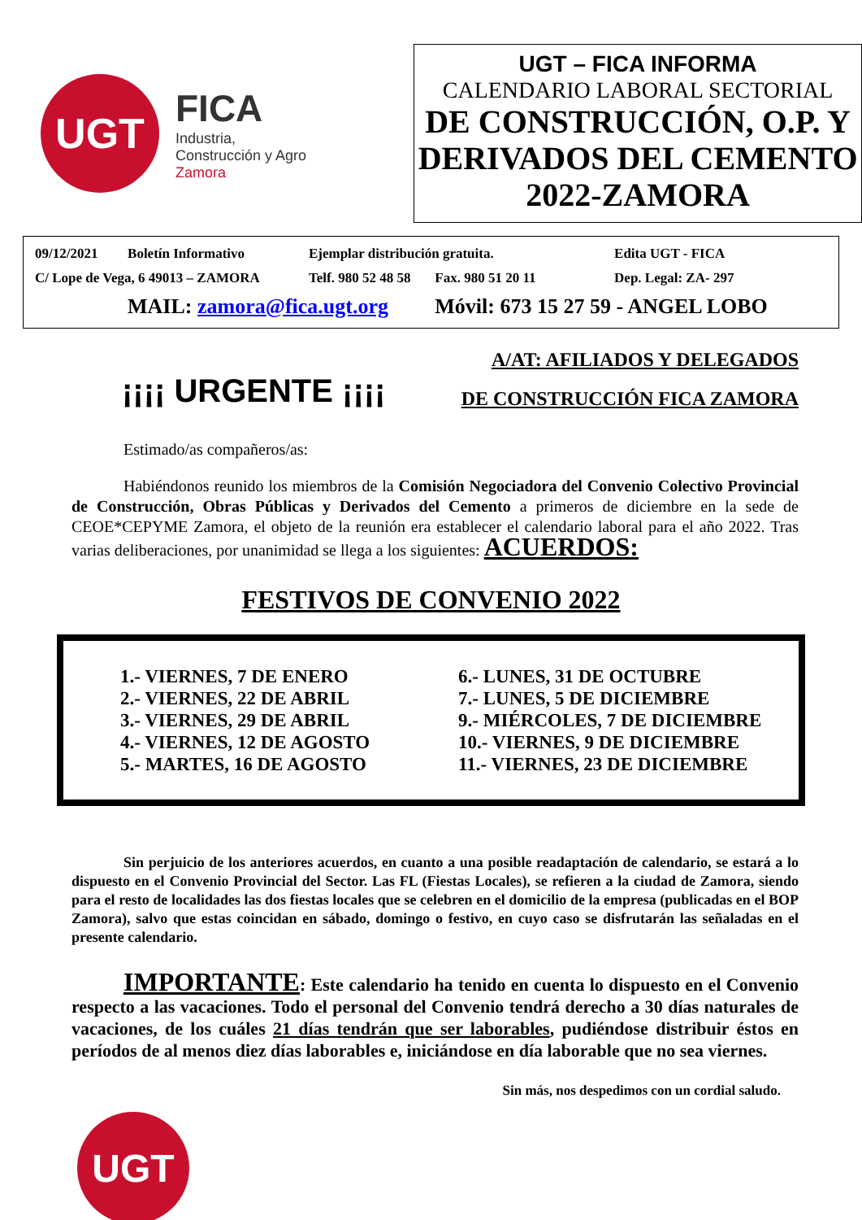UGT
FICA
Industria,
Construcción y Agro
Zamora
UGT – FICA INFORMA
CALENDARIO LABORAL SECTORIAL
DE CONSTRUCCIÓN, O.P. Y DERIVADOS DEL CEMENTO 2022-ZAMORA
| 09/12/2021 | Boletín Informativo | Ejemplar distribución gratuita. | | Edita UGT - FICA |
| C/ Lope de Vega, 6 49013 – ZAMORA | | Telf. 980 52 48 58 | Fax. 980 51 20 11 | Dep. Legal: ZA- 297 |
| | MAIL: zamora@fica.ugt.org | | Móvil: 673 15 27 59 - ANGEL LOBO | |
¡¡¡¡ URGENTE ¡¡¡¡
A/AT: AFILIADOS Y DELEGADOS
DE CONSTRUCCIÓN FICA ZAMORA
Estimado/as compañeros/as:
Habiéndonos reunido los miembros de la Comisión Negociadora del Convenio Colectivo Provincial de Construcción, Obras Públicas y Derivados del Cemento a primeros de diciembre en la sede de CEOE*CEPYME Zamora, el objeto de la reunión era establecer el calendario laboral para el año 2022. Tras varias deliberaciones, por unanimidad se llega a los siguientes: ACUERDOS:
FESTIVOS DE CONVENIO 2022
| 1.- VIERNES, 7 DE ENERO | 6.- LUNES, 31 DE OCTUBRE |
| 2.- VIERNES, 22 DE ABRIL | 7.- LUNES, 5 DE DICIEMBRE |
| 3.- VIERNES, 29 DE ABRIL | 9.- MIÉRCOLES, 7 DE DICIEMBRE |
| 4.- VIERNES, 12 DE AGOSTO | 10.- VIERNES, 9 DE DICIEMBRE |
| 5.- MARTES, 16 DE AGOSTO | 11.- VIERNES, 23 DE DICIEMBRE |
Sin perjuicio de los anteriores acuerdos, en cuanto a una posible readaptación de calendario, se estará a lo dispuesto en el Convenio Provincial del Sector. Las FL (Fiestas Locales), se refieren a la ciudad de Zamora, siendo para el resto de localidades las dos fiestas locales que se celebren en el domicilio de la empresa (publicadas en el BOP Zamora), salvo que estas coincidan en sábado, domingo o festivo, en cuyo caso se disfrutarán las señaladas en el presente calendario.
IMPORTANTE: Este calendario ha tenido en cuenta lo dispuesto en el Convenio respecto a las vacaciones. Todo el personal del Convenio tendrá derecho a 30 días naturales de vacaciones, de los cuáles 21 días tendrán que ser laborables, pudiéndose distribuir éstos en períodos de al menos diez días laborables e, iniciándose en día laborable que no sea viernes.
Sin más, nos despedimos con un cordial saludo.
UGT